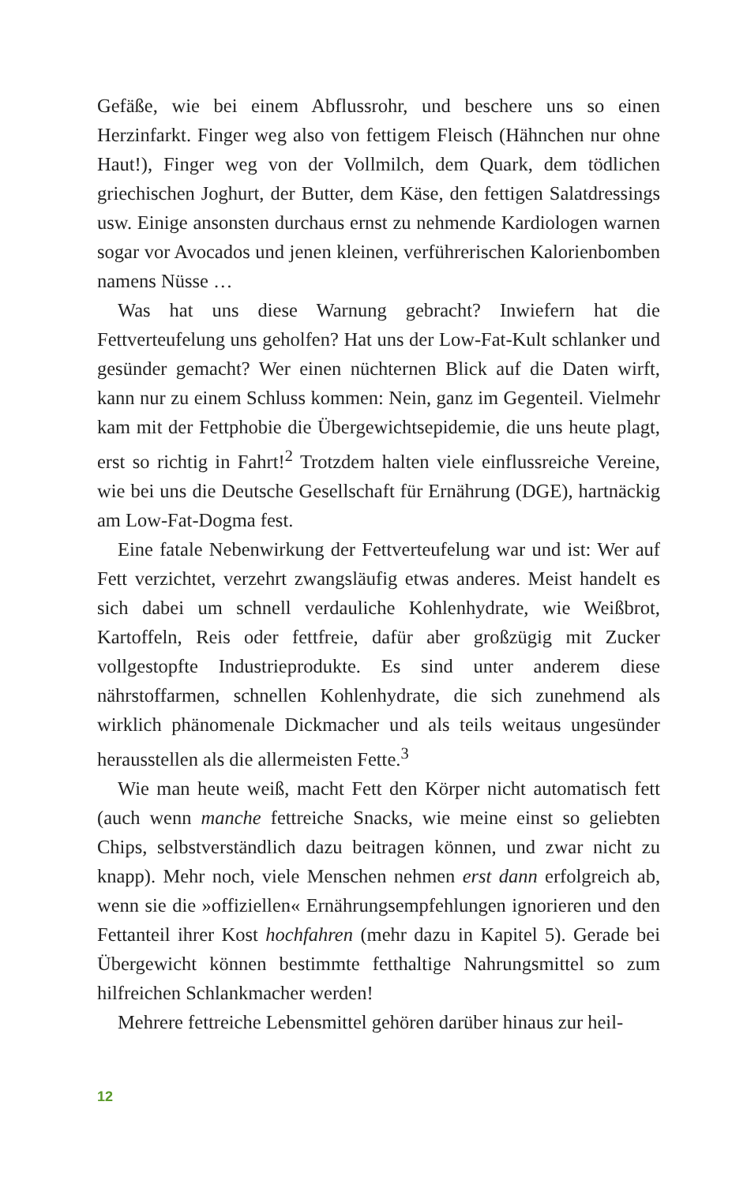Gefäße, wie bei einem Abflussrohr, und beschere uns so einen Herzinfarkt. Finger weg also von fettigem Fleisch (Hähnchen nur ohne Haut!), Finger weg von der Vollmilch, dem Quark, dem tödlichen griechischen Joghurt, der Butter, dem Käse, den fettigen Salatdressings usw. Einige ansonsten durchaus ernst zu nehmende Kardiologen warnen sogar vor Avocados und jenen kleinen, verführerischen Kalorienbomben namens Nüsse …
Was hat uns diese Warnung gebracht? Inwiefern hat die Fettverteufelung uns geholfen? Hat uns der Low-Fat-Kult schlanker und gesünder gemacht? Wer einen nüchternen Blick auf die Daten wirft, kann nur zu einem Schluss kommen: Nein, ganz im Gegenteil. Vielmehr kam mit der Fettphobie die Übergewichtsepidemie, die uns heute plagt, erst so richtig in Fahrt!<sup>2</sup> Trotzdem halten viele einflussreiche Vereine, wie bei uns die Deutsche Gesellschaft für Ernährung (DGE), hartnäckig am Low-Fat-Dogma fest.
Eine fatale Nebenwirkung der Fettverteufelung war und ist: Wer auf Fett verzichtet, verzehrt zwangsläufig etwas anderes. Meist handelt es sich dabei um schnell verdauliche Kohlenhydrate, wie Weißbrot, Kartoffeln, Reis oder fettfreie, dafür aber großzügig mit Zucker vollgestopfte Industrieprodukte. Es sind unter anderem diese nährstoffarmen, schnellen Kohlenhydrate, die sich zunehmend als wirklich phänomenale Dickmacher und als teils weitaus ungesünder herausstellen als die allermeisten Fette.<sup>3</sup>
Wie man heute weiß, macht Fett den Körper nicht automatisch fett (auch wenn manche fettreiche Snacks, wie meine einst so geliebten Chips, selbstverständlich dazu beitragen können, und zwar nicht zu knapp). Mehr noch, viele Menschen nehmen erst dann erfolgreich ab, wenn sie die »offiziellen« Ernährungsempfehlungen ignorieren und den Fettanteil ihrer Kost hochfahren (mehr dazu in Kapitel 5). Gerade bei Übergewicht können bestimmte fetthaltige Nahrungsmittel so zum hilfreichen Schlankmacher werden!
Mehrere fettreiche Lebensmittel gehören darüber hinaus zur heil-
12